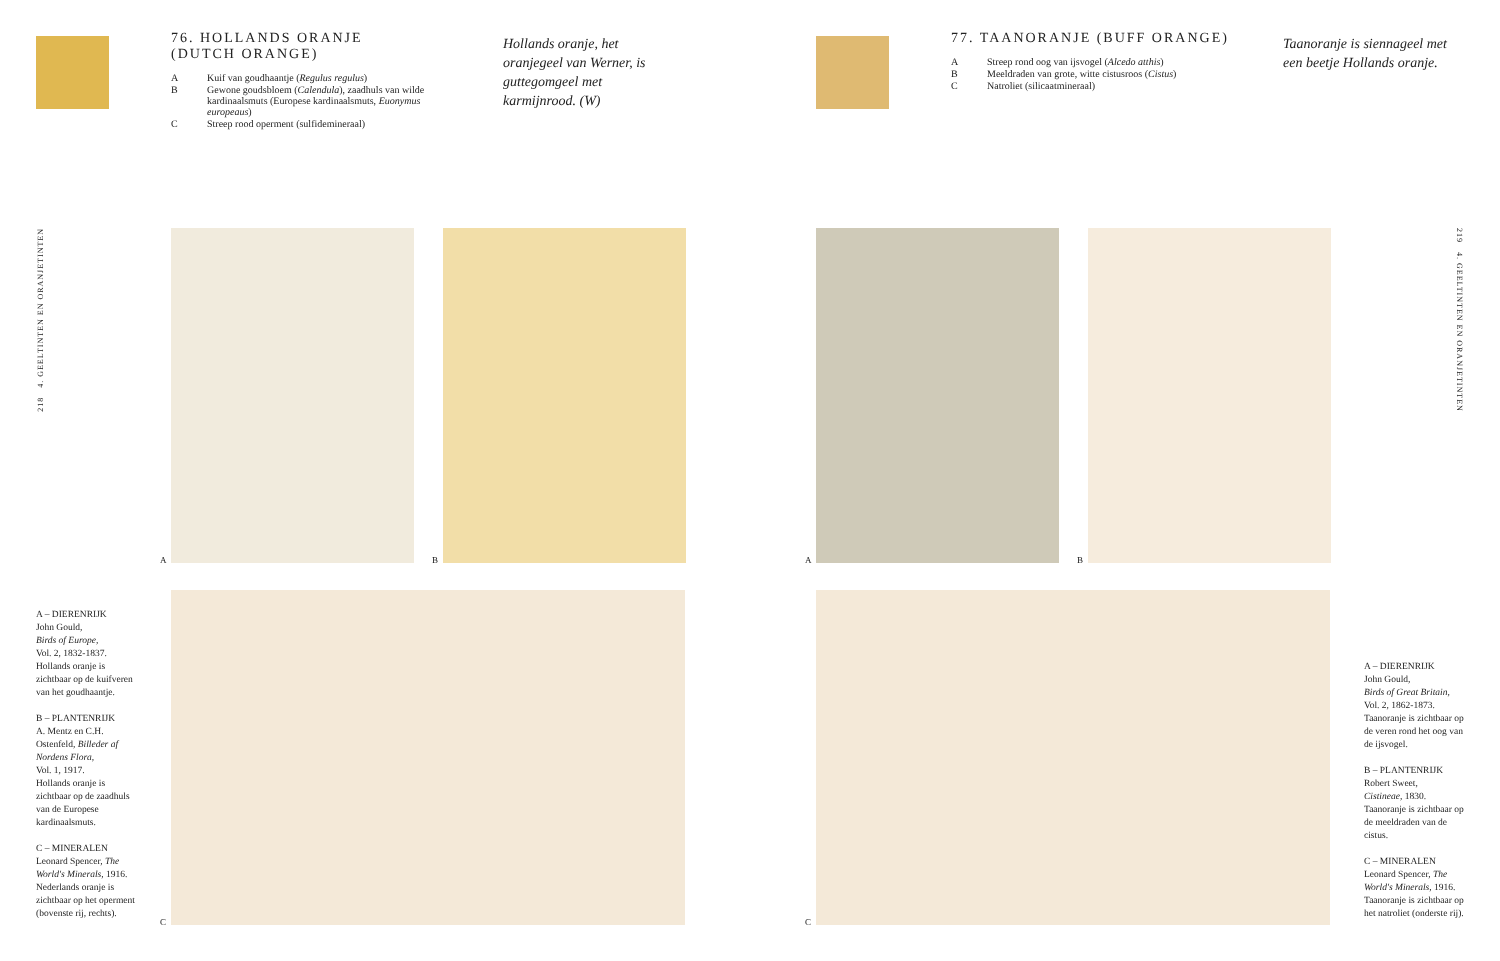76. HOLLANDS ORANJE
(DUTCH ORANGE)
| A | Kuif van goudhaantje ( Regulus regulus ) |
| B | Gewone goudsbloem ( Calendula ), zaadhuls van wilde kardinaalsmuts (Europese kardinaalsmuts, Euonymus europeaus ) |
| C | Streep rood operment (sulfidemineraal) |
Hollands oranje, het
oranjegeel van Werner, is
guttegomgeel met
karmijnrood. (W)
218 4. GEELTINTEN EN ORANJETINTEN
A B
C
A – DIERENRIJK
John Gould,
Birds of Europe,
Vol. 2, 1832-1837.
Hollands oranje is zichtbaar op de kuifveren van het goudhaantje.
B – PLANTENRIJK
A. Mentz en C.H. Ostenfeld, Billeder af Nordens Flora,
Vol. 1, 1917.
Hollands oranje is zichtbaar op de zaadhuls van de Europese kardinaalsmuts.
C – MINERALEN
Leonard Spencer, The World's Minerals, 1916.
Nederlands oranje is zichtbaar op het operment (bovenste rij, rechts).
77. TAANORANJE (BUFF ORANGE)
| A | Streep rond oog van ijsvogel ( Alcedo atthis ) |
| B | Meeldraden van grote, witte cistusroos ( Cistus ) |
| C | Natroliet (silicaatmineraal) |
Taanoranje is siennageel met
een beetje Hollands oranje.
219 4. GEELTINTEN EN ORANJETINTEN
A B
C
A – DIERENRIJK
John Gould,
Birds of Great Britain,
Vol. 2, 1862-1873.
Taanoranje is zichtbaar op de veren rond het oog van de ijsvogel.
B – PLANTENRIJK
Robert Sweet,
Cistineae, 1830.
Taanoranje is zichtbaar op de meeldraden van de cistus.
C – MINERALEN
Leonard Spencer, The World's Minerals, 1916.
Taanoranje is zichtbaar op het natroliet (onderste rij).